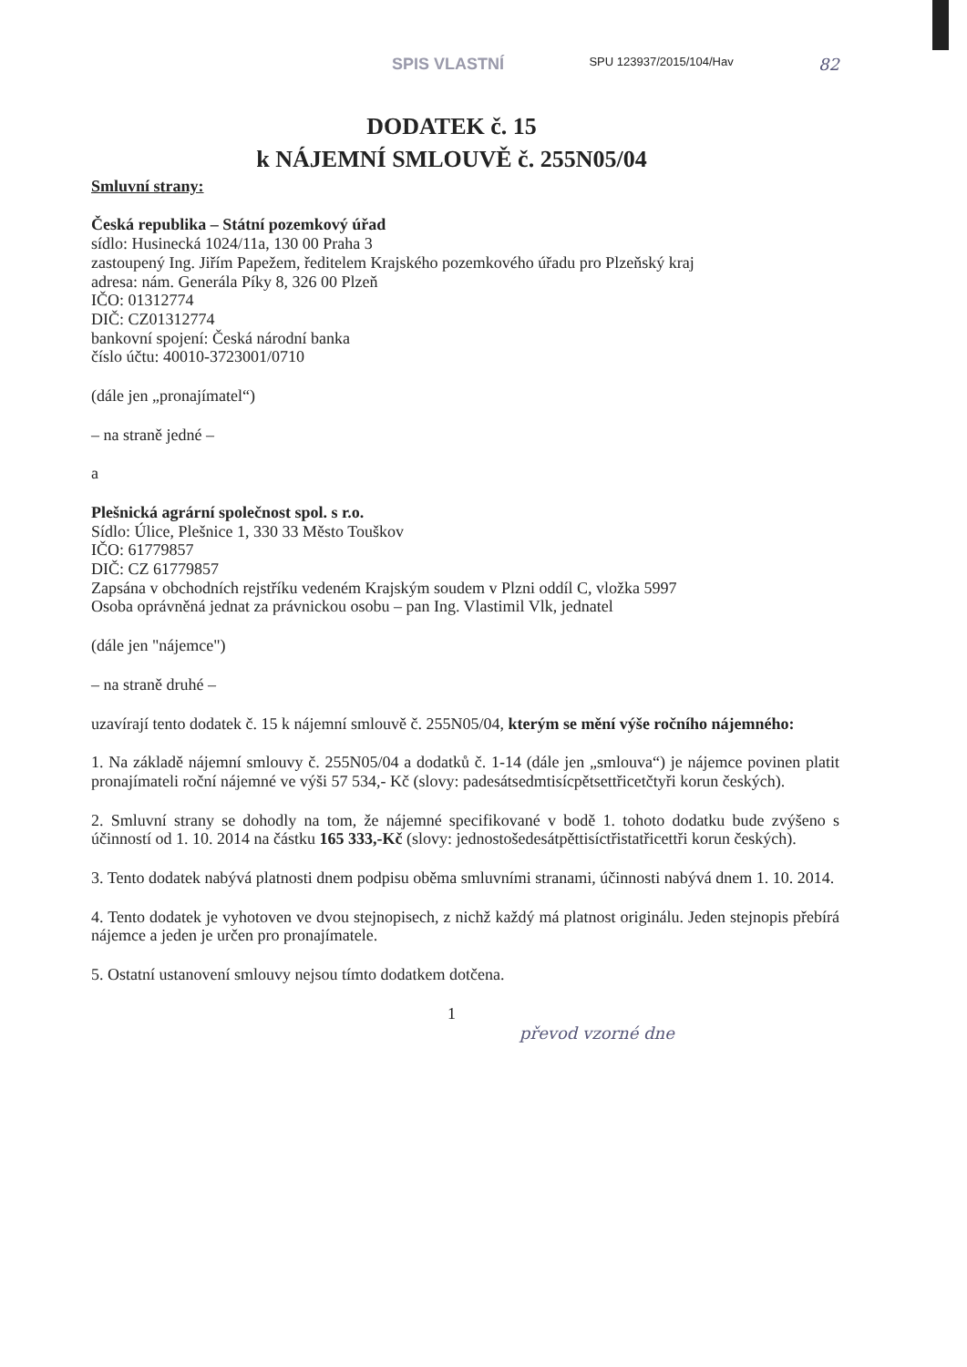SPIS VLASTNÍ SPU 123937/2015/104/Hav 82
DODATEK č. 15
k NÁJEMNÍ SMLOUVĚ č. 255N05/04
Smluvní strany:
Česká republika – Státní pozemkový úřad
sídlo: Husinecká 1024/11a, 130 00 Praha 3
zastoupený Ing. Jiřím Papežem, ředitelem Krajského pozemkového úřadu pro Plzeňský kraj
adresa: nám. Generála Píky 8, 326 00 Plzeň
IČO: 01312774
DIČ: CZ01312774
bankovní spojení: Česká národní banka
číslo účtu: 40010-3723001/0710
(dále jen „pronajímatel“)
– na straně jedné –
a
Plešnická agrární společnost spol. s r.o.
Sídlo: Úlice, Plešnice 1, 330 33 Město Touškov
IČO: 61779857
DIČ: CZ 61779857
Zapsána v obchodních rejstříku vedeném Krajským soudem v Plzni oddíl C, vložka 5997
Osoba oprávněná jednat za právnickou osobu – pan Ing. Vlastimil Vlk, jednatel
(dále jen "nájemce")
– na straně druhé –
uzavírají tento dodatek č. 15 k nájemní smlouvě č. 255N05/04, kterým se mění výše ročního nájemného:
1. Na základě nájemní smlouvy č. 255N05/04 a dodatků č. 1-14 (dále jen „smlouva“) je nájemce povinen platit pronajímateli roční nájemné ve výši 57 534,- Kč (slovy: padesátsedmtisícpětsettřicetčtyři korun českých).
2. Smluvní strany se dohodly na tom, že nájemné specifikované v bodě 1. tohoto dodatku bude zvýšeno s účinností od 1. 10. 2014 na částku 165 333,-Kč (slovy: jednostošedesátpěttisíctřistatřicettři korun českých).
3. Tento dodatek nabývá platnosti dnem podpisu oběma smluvními stranami, účinnosti nabývá dnem 1. 10. 2014.
4. Tento dodatek je vyhotoven ve dvou stejnopisech, z nichž každý má platnost originálu. Jeden stejnopis přebírá nájemce a jeden je určen pro pronajímatele.
5. Ostatní ustanovení smlouvy nejsou tímto dodatkem dotčena.
1
převod vzorné dne